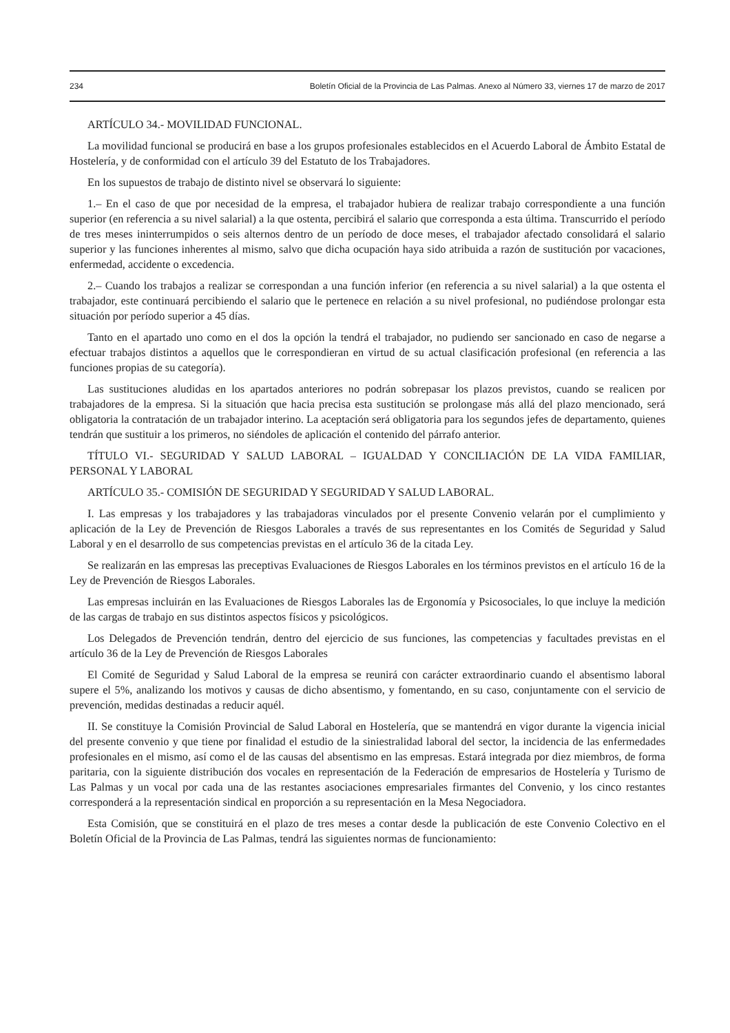234 Boletín Oficial de la Provincia de Las Palmas. Anexo al Número 33, viernes 17 de marzo de 2017
ARTÍCULO 34.- MOVILIDAD FUNCIONAL.
La movilidad funcional se producirá en base a los grupos profesionales establecidos en el Acuerdo Laboral de Ámbito Estatal de Hostelería, y de conformidad con el artículo 39 del Estatuto de los Trabajadores.
En los supuestos de trabajo de distinto nivel se observará lo siguiente:
1.– En el caso de que por necesidad de la empresa, el trabajador hubiera de realizar trabajo correspondiente a una función superior (en referencia a su nivel salarial) a la que ostenta, percibirá el salario que corresponda a esta última. Transcurrido el período de tres meses ininterrumpidos o seis alternos dentro de un período de doce meses, el trabajador afectado consolidará el salario superior y las funciones inherentes al mismo, salvo que dicha ocupación haya sido atribuida a razón de sustitución por vacaciones, enfermedad, accidente o excedencia.
2.– Cuando los trabajos a realizar se correspondan a una función inferior (en referencia a su nivel salarial) a la que ostenta el trabajador, este continuará percibiendo el salario que le pertenece en relación a su nivel profesional, no pudiéndose prolongar esta situación por período superior a 45 días.
Tanto en el apartado uno como en el dos la opción la tendrá el trabajador, no pudiendo ser sancionado en caso de negarse a efectuar trabajos distintos a aquellos que le correspondieran en virtud de su actual clasificación profesional (en referencia a las funciones propias de su categoría).
Las sustituciones aludidas en los apartados anteriores no podrán sobrepasar los plazos previstos, cuando se realicen por trabajadores de la empresa. Si la situación que hacia precisa esta sustitución se prolongase más allá del plazo mencionado, será obligatoria la contratación de un trabajador interino. La aceptación será obligatoria para los segundos jefes de departamento, quienes tendrán que sustituir a los primeros, no siéndoles de aplicación el contenido del párrafo anterior.
TÍTULO VI.- SEGURIDAD Y SALUD LABORAL – IGUALDAD Y CONCILIACIÓN DE LA VIDA FAMILIAR, PERSONAL Y LABORAL
ARTÍCULO 35.- COMISIÓN DE SEGURIDAD Y SEGURIDAD Y SALUD LABORAL.
I. Las empresas y los trabajadores y las trabajadoras vinculados por el presente Convenio velarán por el cumplimiento y aplicación de la Ley de Prevención de Riesgos Laborales a través de sus representantes en los Comités de Seguridad y Salud Laboral y en el desarrollo de sus competencias previstas en el artículo 36 de la citada Ley.
Se realizarán en las empresas las preceptivas Evaluaciones de Riesgos Laborales en los términos previstos en el artículo 16 de la Ley de Prevención de Riesgos Laborales.
Las empresas incluirán en las Evaluaciones de Riesgos Laborales las de Ergonomía y Psicosociales, lo que incluye la medición de las cargas de trabajo en sus distintos aspectos físicos y psicológicos.
Los Delegados de Prevención tendrán, dentro del ejercicio de sus funciones, las competencias y facultades previstas en el artículo 36 de la Ley de Prevención de Riesgos Laborales
El Comité de Seguridad y Salud Laboral de la empresa se reunirá con carácter extraordinario cuando el absentismo laboral supere el 5%, analizando los motivos y causas de dicho absentismo, y fomentando, en su caso, conjuntamente con el servicio de prevención, medidas destinadas a reducir aquél.
II. Se constituye la Comisión Provincial de Salud Laboral en Hostelería, que se mantendrá en vigor durante la vigencia inicial del presente convenio y que tiene por finalidad el estudio de la siniestralidad laboral del sector, la incidencia de las enfermedades profesionales en el mismo, así como el de las causas del absentismo en las empresas. Estará integrada por diez miembros, de forma paritaria, con la siguiente distribución dos vocales en representación de la Federación de empresarios de Hostelería y Turismo de Las Palmas y un vocal por cada una de las restantes asociaciones empresariales firmantes del Convenio, y los cinco restantes corresponderá a la representación sindical en proporción a su representación en la Mesa Negociadora.
Esta Comisión, que se constituirá en el plazo de tres meses a contar desde la publicación de este Convenio Colectivo en el Boletín Oficial de la Provincia de Las Palmas, tendrá las siguientes normas de funcionamiento: